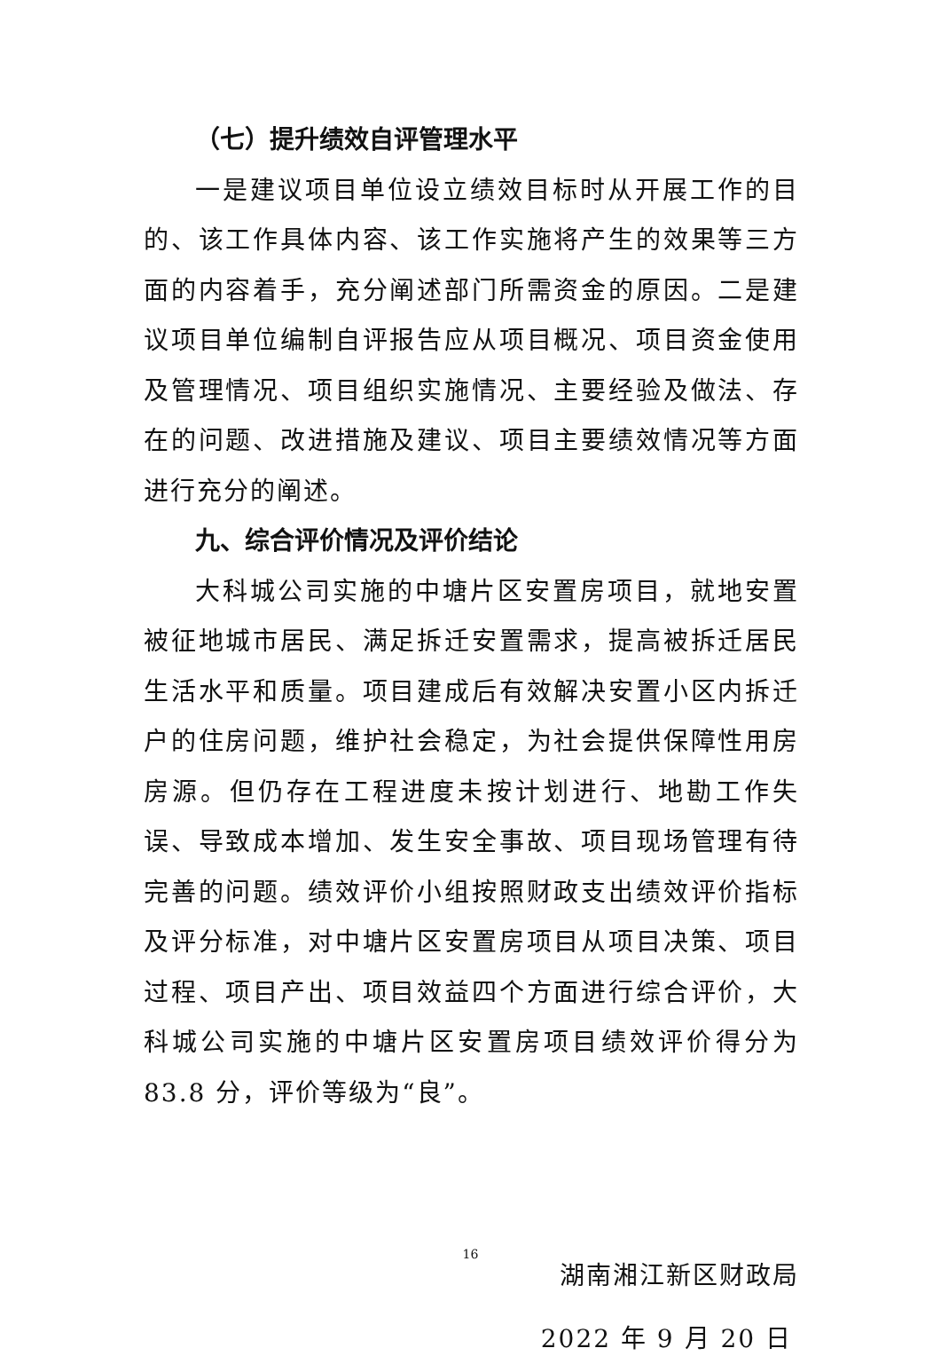（七）提升绩效自评管理水平
一是建议项目单位设立绩效目标时从开展工作的目的、该工作具体内容、该工作实施将产生的效果等三方面的内容着手，充分阐述部门所需资金的原因。二是建议项目单位编制自评报告应从项目概况、项目资金使用及管理情况、项目组织实施情况、主要经验及做法、存在的问题、改进措施及建议、项目主要绩效情况等方面进行充分的阐述。
九、综合评价情况及评价结论
大科城公司实施的中塘片区安置房项目，就地安置被征地城市居民、满足拆迁安置需求，提高被拆迁居民生活水平和质量。项目建成后有效解决安置小区内拆迁户的住房问题，维护社会稳定，为社会提供保障性用房房源。但仍存在工程进度未按计划进行、地勘工作失误、导致成本增加、发生安全事故、项目现场管理有待完善的问题。绩效评价小组按照财政支出绩效评价指标及评分标准，对中塘片区安置房项目从项目决策、项目过程、项目产出、项目效益四个方面进行综合评价，大科城公司实施的中塘片区安置房项目绩效评价得分为 83.8 分，评价等级为“良”。
湖南湘江新区财政局
2022 年 9 月 20 日
16